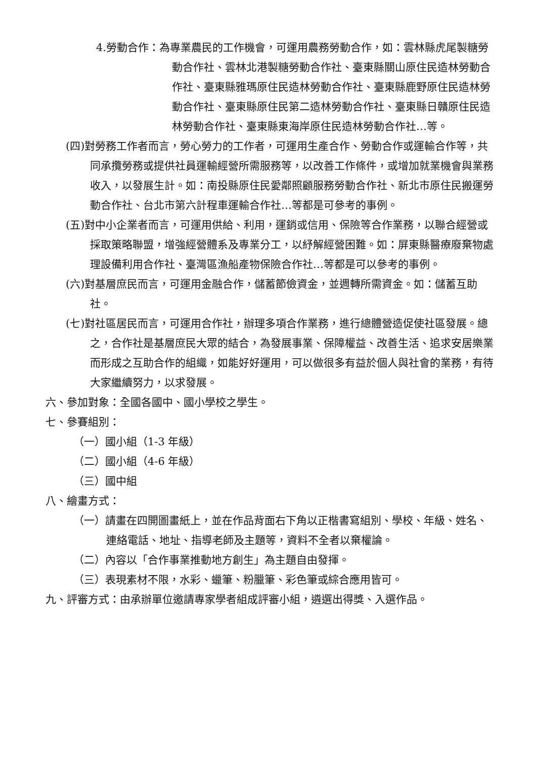4.勞動合作：為專業農民的工作機會，可運用農務勞動合作，如：雲林縣虎尾製糖勞動合作社、雲林北港製糖勞動合作社、臺東縣關山原住民造林勞動合作社、臺東縣雅瑪原住民造林勞動合作社、臺東縣鹿野原住民造林勞動合作社、臺東縣原住民第二造林勞動合作社、臺東縣日贛原住民造林勞動合作社、臺東縣東海岸原住民造林勞動合作社…等。
(四)對勞務工作者而言，勞心勞力的工作者，可運用生產合作、勞動合作或運輸合作等，共同承攬勞務或提供社員運輸經營所需服務等，以改善工作條件，或增加就業機會與業務收入，以發展生計。如：南投縣原住民愛鄰照顧服務勞動合作社、新北市原住民搬運勞動合作社、台北市第六計程車運輸合作社…等都是可參考的事例。
(五)對中小企業者而言，可運用供給、利用，運銷或信用、保險等合作業務，以聯合經營或採取策略聯盟，增強經營體系及專業分工，以紓解經營困難。如：屏東縣醫療廢棄物處理設備利用合作社、臺灣區漁船產物保險合作社…等都是可以參考的事例。
(六)對基層庶民而言，可運用金融合作，儲蓄節儉資金，並週轉所需資金。如：儲蓄互助社。
(七)對社區居民而言，可運用合作社，辦理多項合作業務，進行總體營造促使社區發展。總之，合作社是基層庶民大眾的結合，為發展事業、保障權益、改善生活、追求安居樂業而形成之互助合作的組織，如能好好運用，可以做很多有益於個人與社會的業務，有待大家繼續努力，以求發展。
六、參加對象：全國各國中、國小學校之學生。
七、參賽組別：
（一）國小組（1-3 年級）
（二）國小組（4-6 年級）
（三）國中組
八、繪畫方式：
（一）請畫在四開圖畫紙上，並在作品背面右下角以正楷書寫組別、學校、年級、姓名、連絡電話、地址、指導老師及主題等，資料不全者以棄權論。
（二）內容以「合作事業推動地方創生」為主題自由發揮。
（三）表現素材不限，水彩、蠟筆、粉臘筆、彩色筆或綜合應用皆可。
九、評審方式：由承辦單位邀請專家學者組成評審小組，遴選出得獎、入選作品。